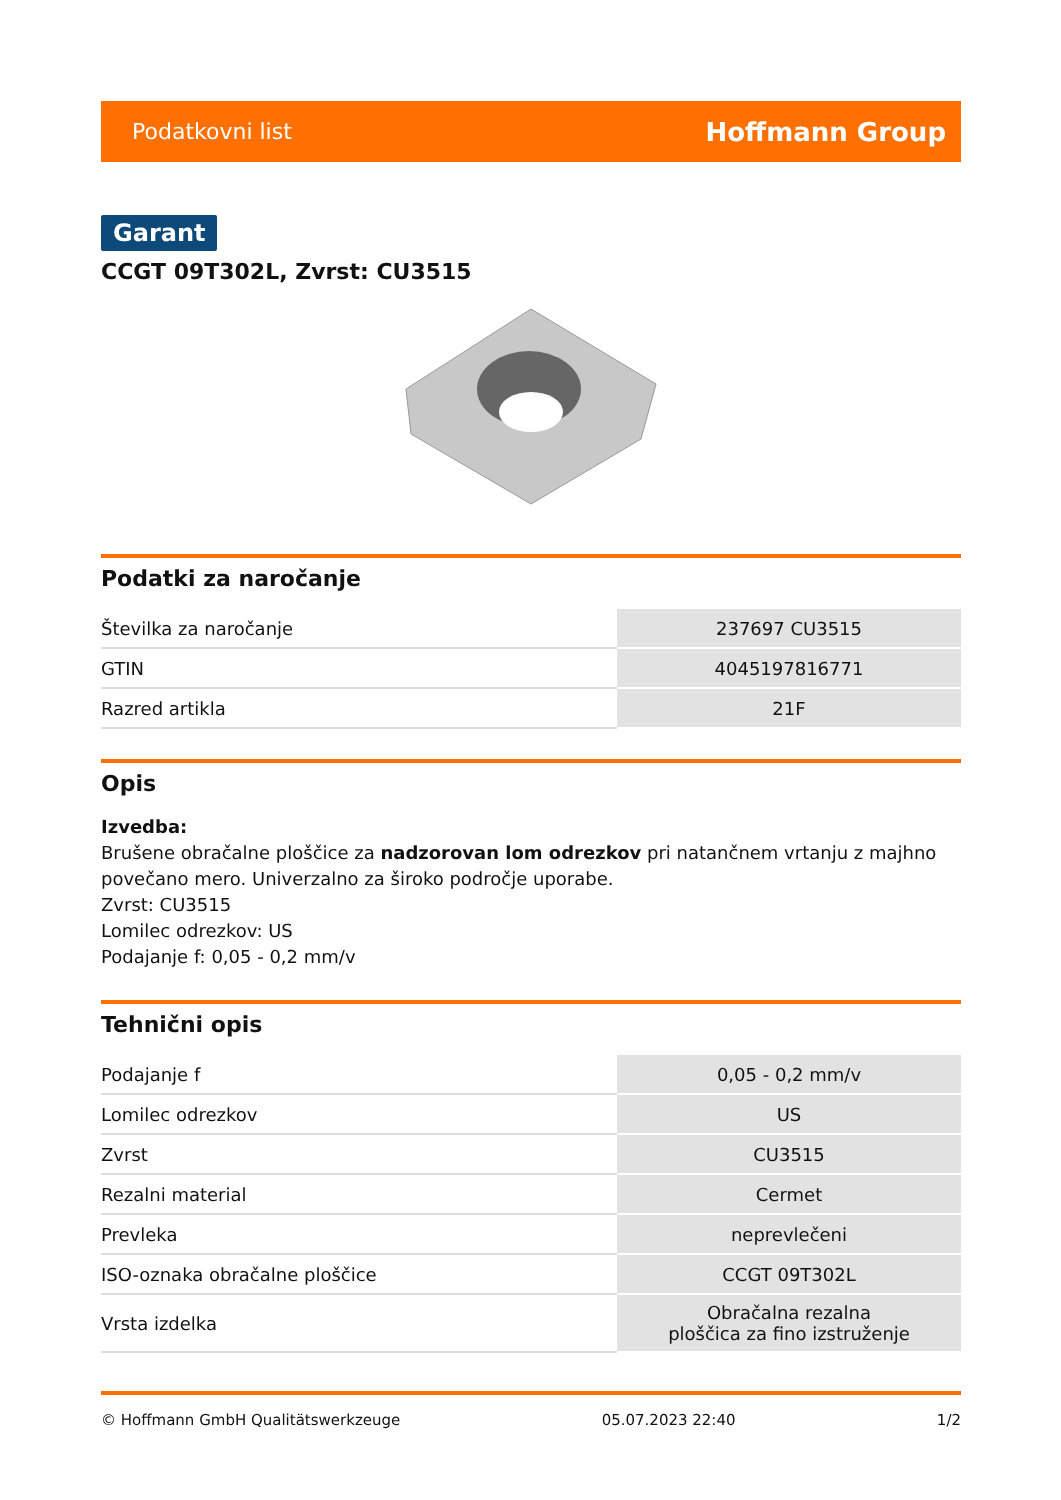Podatkovni list Hoffmann Group
Garant
CCGT 09T302L, Zvrst: CU3515
Podatki za naročanje
| Številka za naročanje | 237697 CU3515 |
| GTIN | 4045197816771 |
| Razred artikla | 21F |
Opis
Izvedba:
Brušene obračalne ploščice za nadzorovan lom odrezkov pri natančnem vrtanju z majhno povečano mero. Univerzalno za široko področje uporabe.
Zvrst: CU3515
Lomilec odrezkov: US
Podajanje f: 0,05 - 0,2 mm/v
Tehnični opis
| Podajanje f | 0,05 - 0,2 mm/v |
| Lomilec odrezkov | US |
| Zvrst | CU3515 |
| Rezalni material | Cermet |
| Prevleka | neprevlečeni |
| ISO-oznaka obračalne ploščice | CCGT 09T302L |
| Vrsta izdelka | Obračalna rezalna ploščica za fino izstruženje |
© Hoffmann GmbH Qualitätswerkzeuge 05.07.2023 22:40 1/2